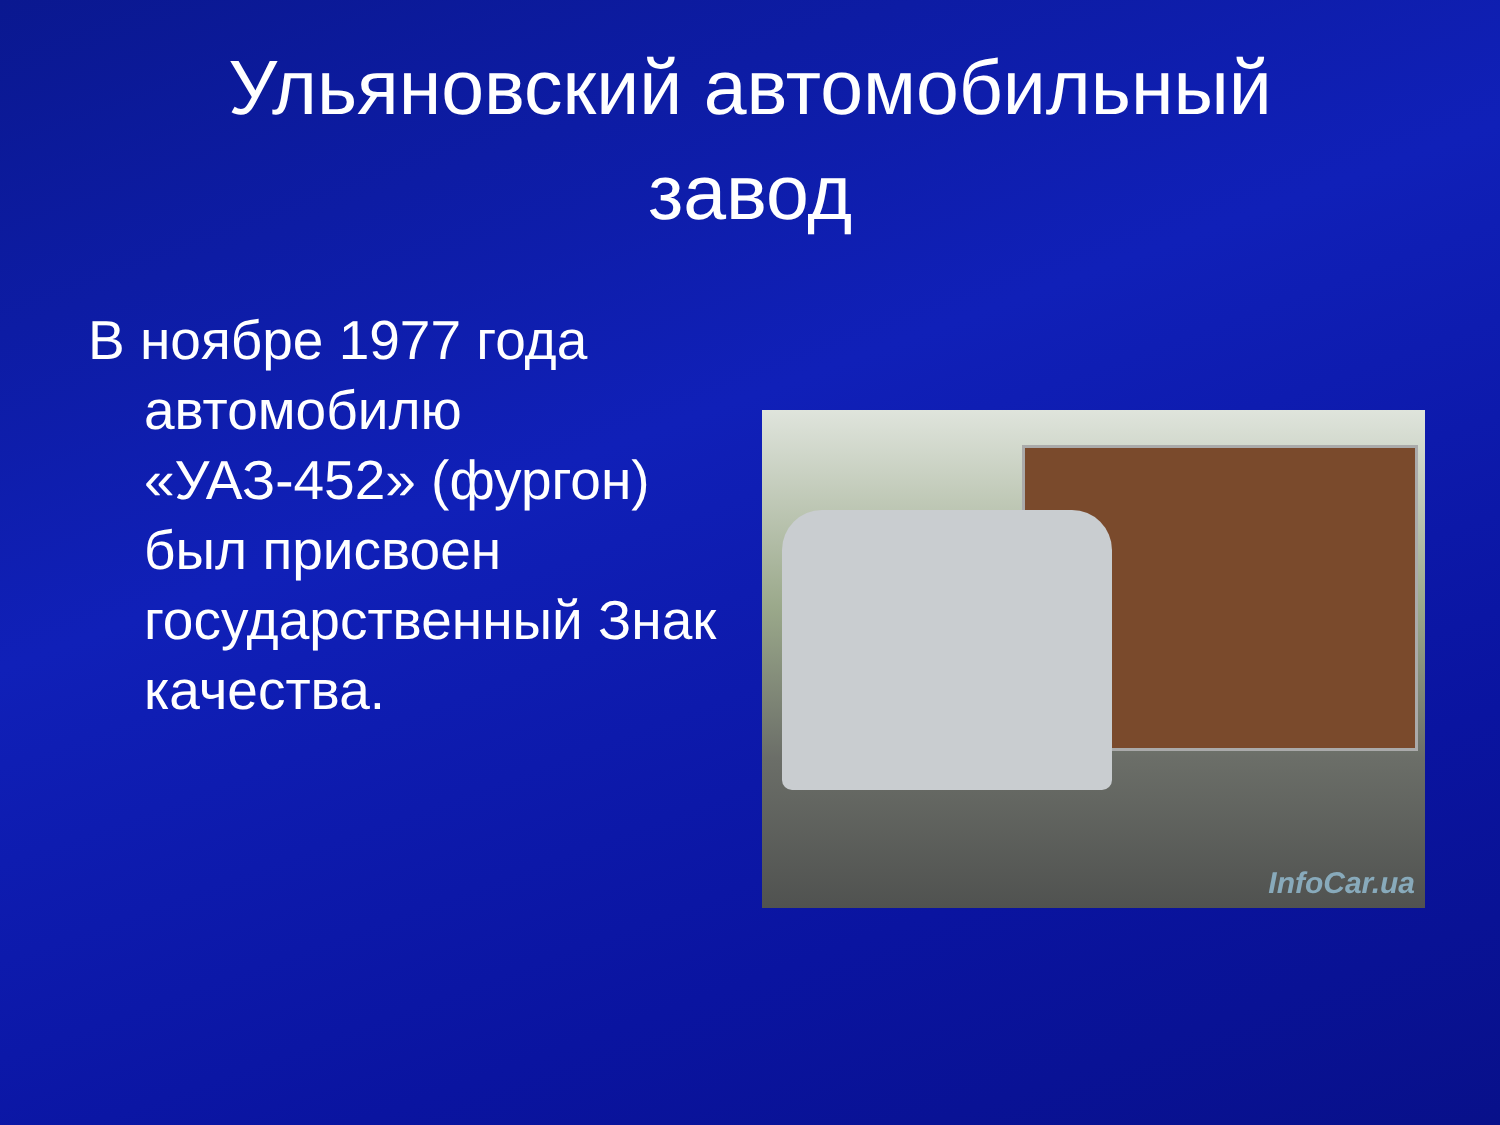Ульяновский автомобильный
завод
В ноябре 1977 года автомобилю «УАЗ-452» (фургон) был присвоен государственный Знак качества.
InfoCar.ua